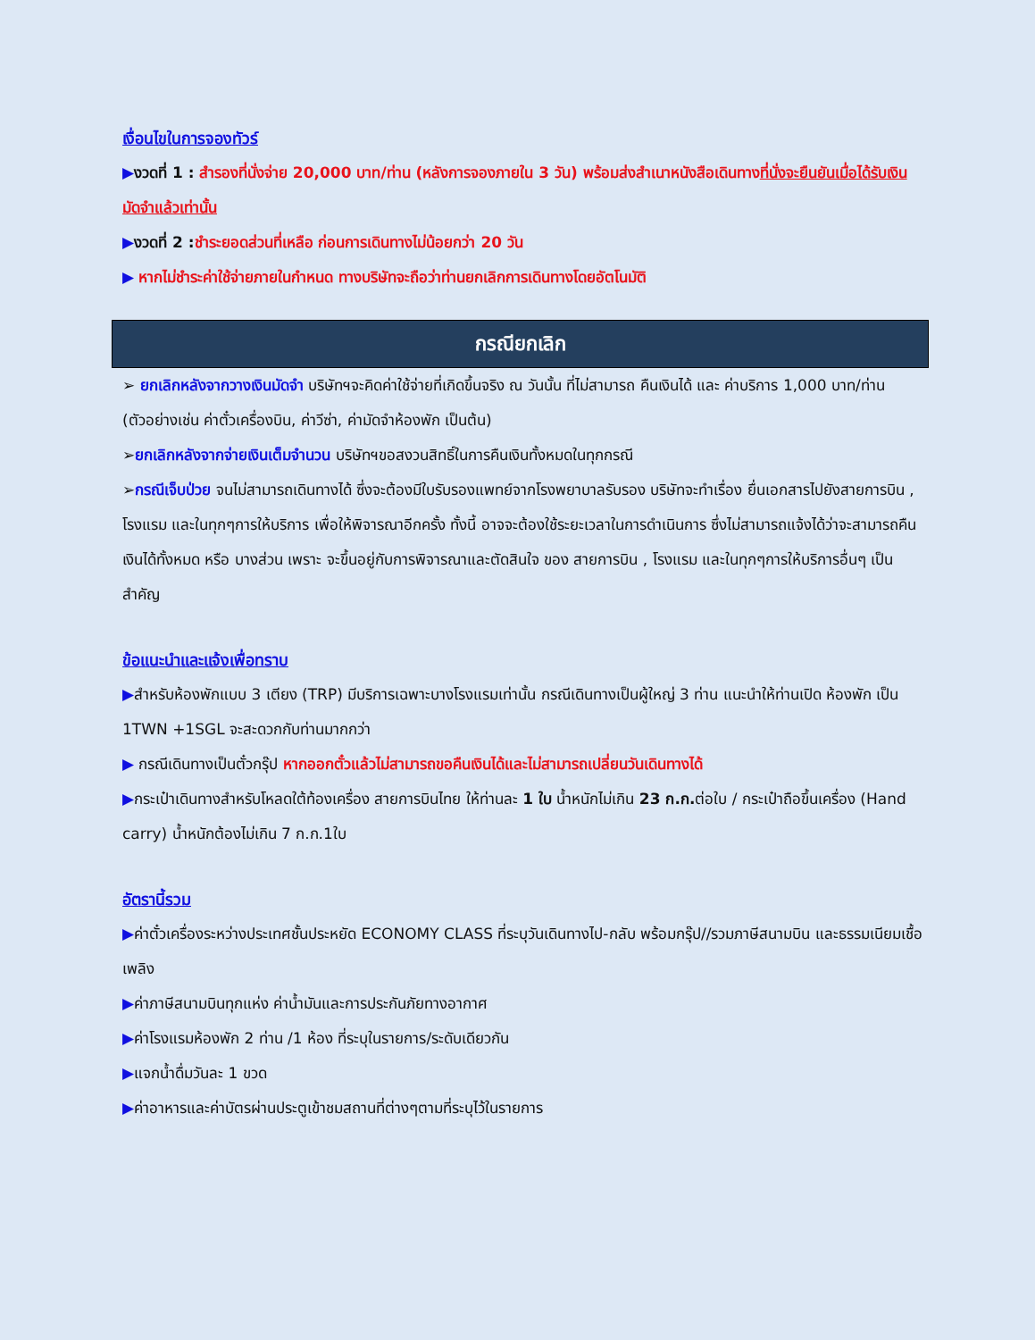เงื่อนไขในการจองทัวร์
▶งวดที่ 1 : สำรองที่นั่งจ่าย 20,000 บาท/ท่าน (หลังการจองภายใน 3 วัน) พร้อมส่งสำเนาหนังสือเดินทางที่นั่งจะยืนยันเมื่อได้รับเงินมัดจำแล้วเท่านั้น
▶งวดที่ 2 : ชำระยอดส่วนที่เหลือ ก่อนการเดินทางไม่น้อยกว่า 20 วัน
▶ หากไม่ชำระค่าใช้จ่ายภายในกำหนด ทางบริษัทจะถือว่าท่านยกเลิกการเดินทางโดยอัตโนมัติ
กรณียกเลิก
➢ ยกเลิกหลังจากวางเงินมัดจำ บริษัทฯจะคิดค่าใช้จ่ายที่เกิดขึ้นจริง ณ วันนั้น ที่ไม่สามารถ คืนเงินได้ และ ค่าบริการ 1,000 บาท/ท่าน (ตัวอย่างเช่น ค่าตั๋วเครื่องบิน, ค่าวีซ่า, ค่ามัดจำห้องพัก เป็นต้น)
➢ยกเลิกหลังจากจ่ายเงินเต็มจำนวน บริษัทฯขอสงวนสิทธิ์ในการคืนเงินทั้งหมดในทุกกรณี
➢กรณีเจ็บป่วย จนไม่สามารถเดินทางได้ ซึ่งจะต้องมีใบรับรองแพทย์จากโรงพยาบาลรับรอง บริษัทจะทำเรื่อง ยื่นเอกสารไปยังสายการบิน , โรงแรม และในทุกๆการให้บริการ เพื่อให้พิจารณาอีกครั้ง ทั้งนี้ อาจจะต้องใช้ระยะเวลาในการดำเนินการ ซึ่งไม่สามารถแจ้งได้ว่าจะสามารถคืนเงินได้ทั้งหมด หรือ บางส่วน เพราะ จะขึ้นอยู่กับการพิจารณาและตัดสินใจ ของ สายการบิน , โรงแรม และในทุกๆการให้บริการอื่นๆ เป็นสำคัญ
ข้อแนะนำและแจ้งเพื่อทราบ
▶สำหรับห้องพักแบบ 3 เตียง (TRP) มีบริการเฉพาะบางโรงแรมเท่านั้น กรณีเดินทางเป็นผู้ใหญ่ 3 ท่าน แนะนำให้ท่านเปิด ห้องพัก เป็น 1TWN +1SGL จะสะดวกกับท่านมากกว่า
▶ กรณีเดินทางเป็นตั๋วกรุ๊ป หากออกตั๋วแล้วไม่สามารถขอคืนเงินได้และไม่สามารถเปลี่ยนวันเดินทางได้
▶กระเป๋าเดินทางสำหรับโหลดใต้ท้องเครื่อง สายการบินไทย ให้ท่านละ 1 ใบ น้ำหนักไม่เกิน 23 ก.ก. ต่อใบ / กระเป๋าถือขึ้นเครื่อง (Hand carry) น้ำหนักต้องไม่เกิน 7 ก.ก.1ใบ
อัตรานี้รวม
▶ค่าตั๋วเครื่องระหว่างประเทศชั้นประหยัด ECONOMY CLASS ที่ระบุวันเดินทางไป-กลับ พร้อมกรุ๊ป//รวมภาษีสนามบิน และธรรมเนียมเชื้อเพลิง
▶ค่าภาษีสนามบินทุกแห่ง ค่าน้ำมันและการประกันภัยทางอากาศ
▶ค่าโรงแรมห้องพัก 2 ท่าน /1 ห้อง ที่ระบุในรายการ/ระดับเดียวกัน
▶แจกน้ำดื่มวันละ 1 ขวด
▶ค่าอาหารและค่าบัตรผ่านประตูเข้าชมสถานที่ต่างๆตามที่ระบุไว้ในรายการ